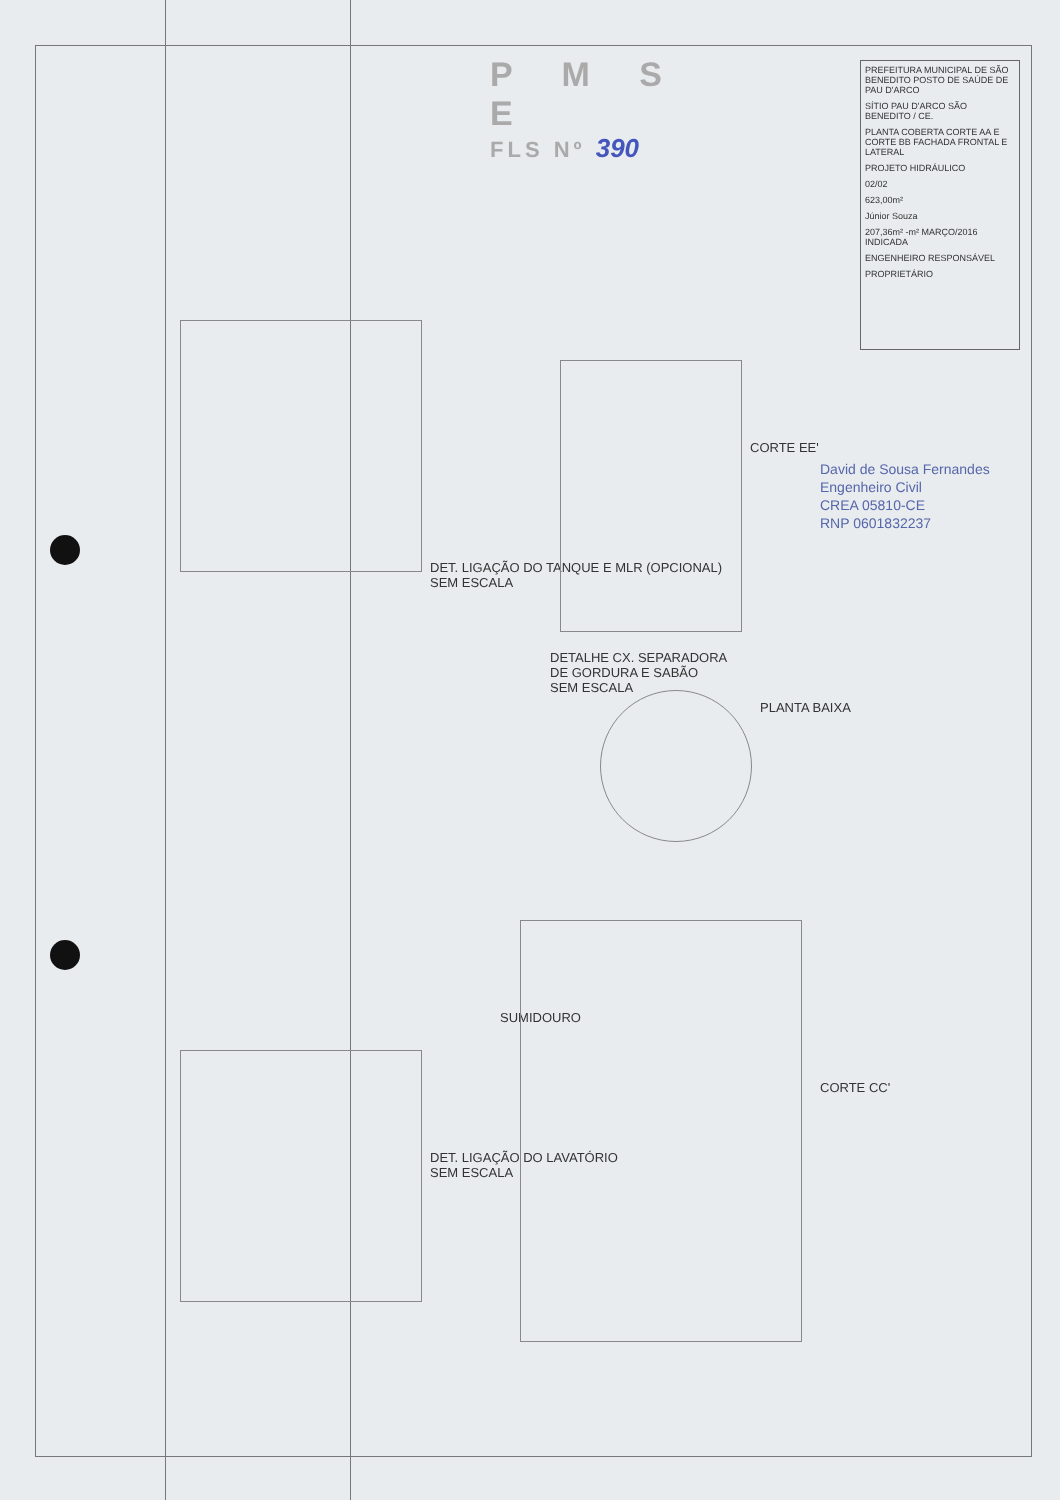P M S E
FLS Nº 390
PREFEITURA MUNICIPAL DE SÃO BENEDITO POSTO DE SAÚDE DE PAU D'ARCO
SÍTIO PAU D'ARCO SÃO BENEDITO / CE.
PLANTA COBERTA CORTE AA E CORTE BB FACHADA FRONTAL E LATERAL
PROJETO HIDRÁULICO
02/02
623,00m²
Júnior Souza
207,36m² -m² MARÇO/2016 INDICADA
ENGENHEIRO RESPONSÁVEL
PROPRIETÁRIO
DET. LIGAÇÃO DO TANQUE E MLR (OPCIONAL)
SEM ESCALA
DET. LIGAÇÃO DO LAVATÓRIO
SEM ESCALA
CORTE EE'
DETALHE CX. SEPARADORA
DE GORDURA E SABÃO
SEM ESCALA
PLANTA BAIXA
SUMIDOURO
CORTE CC'
David de Sousa Fernandes
Engenheiro Civil
CREA 05810-CE
RNP 0601832237